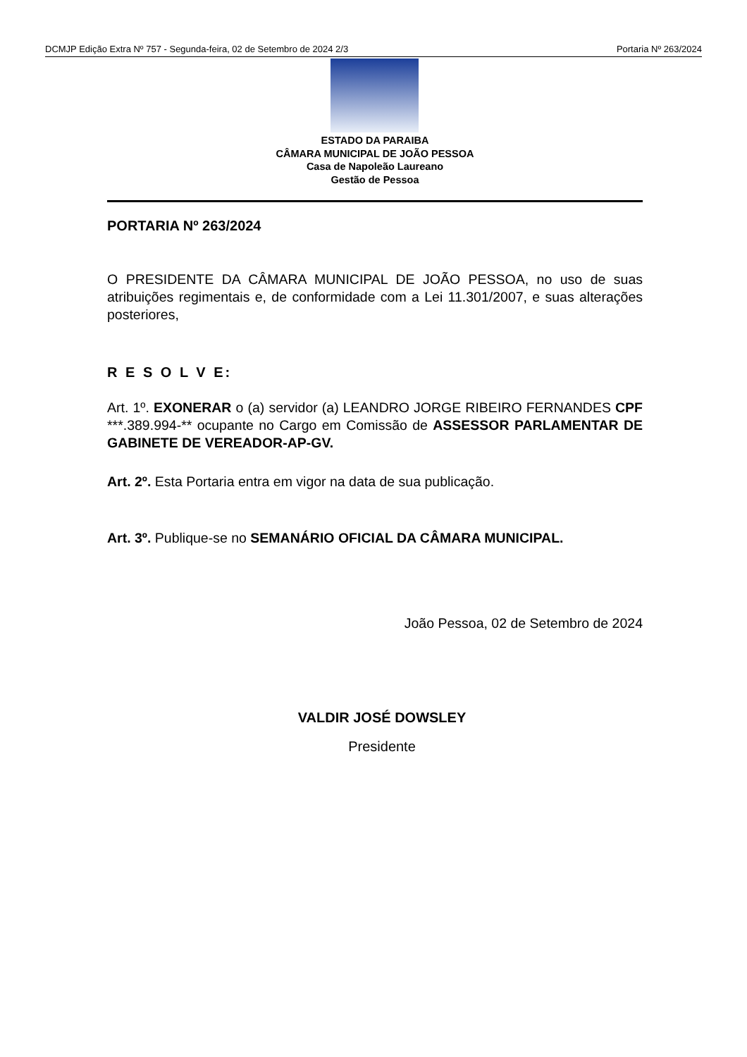DCMJP Edição Extra Nº 757 - Segunda-feira, 02 de Setembro de 2024 2/3 Portaria Nº 263/2024
ESTADO DA PARAIBA
CÂMARA MUNICIPAL DE JOÃO PESSOA
Casa de Napoleão Laureano
Gestão de Pessoa
PORTARIA Nº 263/2024
O PRESIDENTE DA CÂMARA MUNICIPAL DE JOÃO PESSOA, no uso de suas atribuições regimentais e, de conformidade com a Lei 11.301/2007, e suas alterações posteriores,
R E S O L V E:
Art. 1º. EXONERAR o (a) servidor (a) LEANDRO JORGE RIBEIRO FERNANDES CPF ***.389.994-** ocupante no Cargo em Comissão de ASSESSOR PARLAMENTAR DE GABINETE DE VEREADOR-AP-GV.
Art. 2º. Esta Portaria entra em vigor na data de sua publicação.
Art. 3º. Publique-se no SEMANÁRIO OFICIAL DA CÂMARA MUNICIPAL.
João Pessoa, 02 de Setembro de 2024
VALDIR JOSÉ DOWSLEY
Presidente